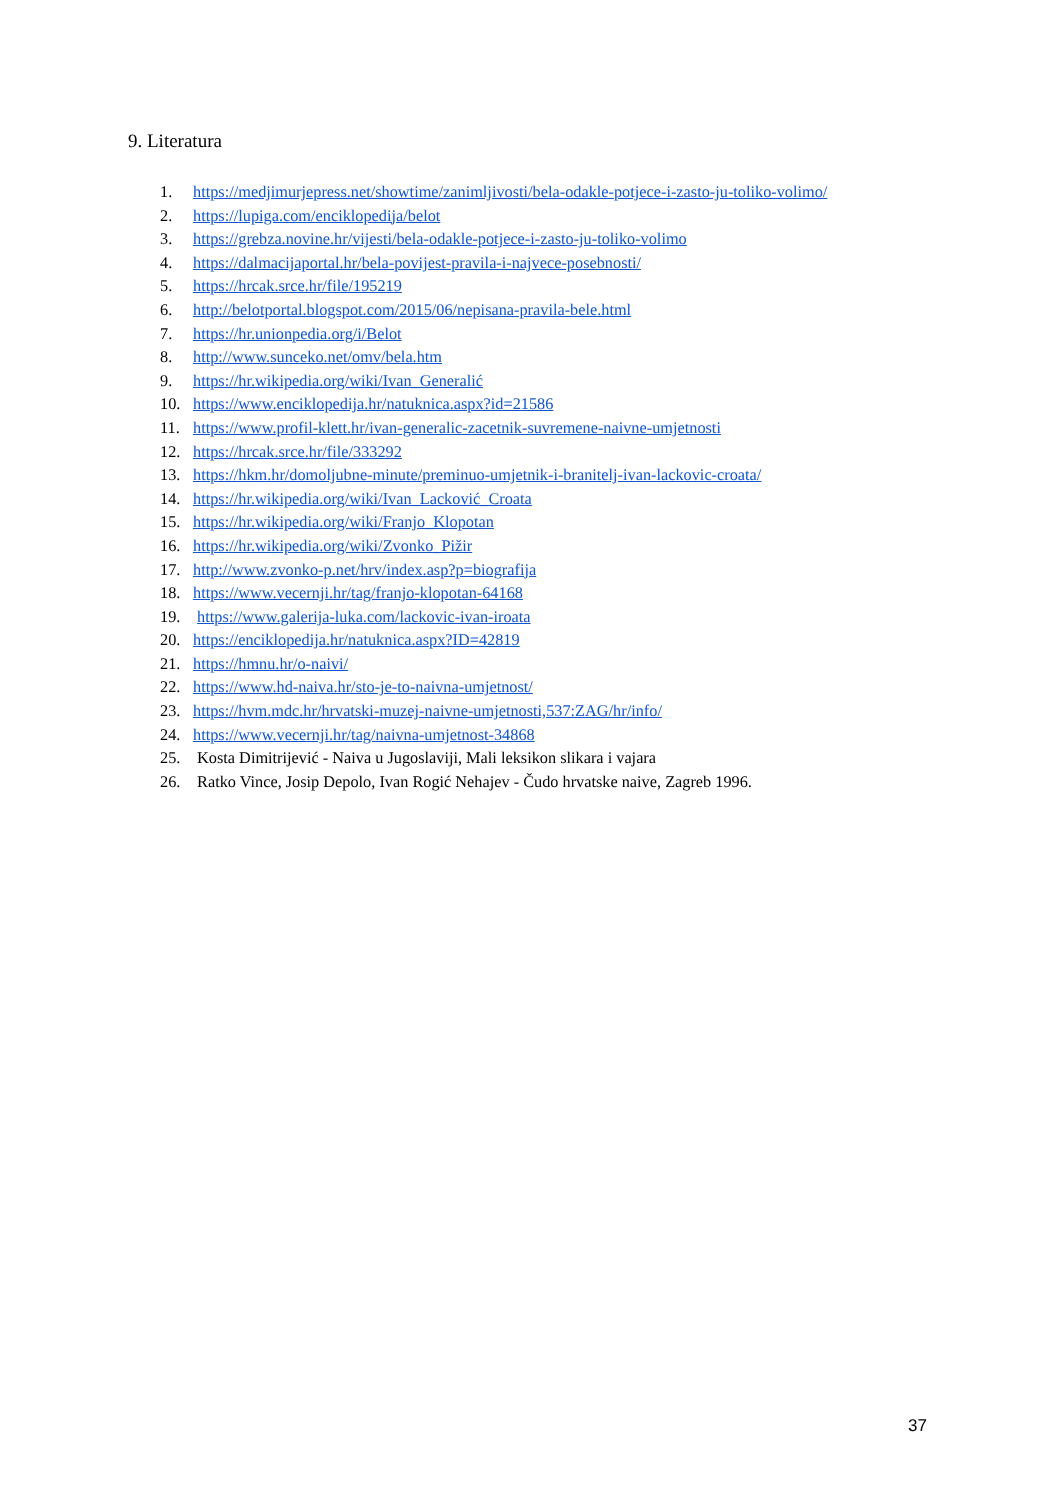9. Literatura
1. https://medjimurjepress.net/showtime/zanimljivosti/bela-odakle-potjece-i-zasto-ju-toliko-volimo/
2. https://lupiga.com/enciklopedija/belot
3. https://grebza.novine.hr/vijesti/bela-odakle-potjece-i-zasto-ju-toliko-volimo
4. https://dalmacijaportal.hr/bela-povijest-pravila-i-najvece-posebnosti/
5. https://hrcak.srce.hr/file/195219
6. http://belotportal.blogspot.com/2015/06/nepisana-pravila-bele.html
7. https://hr.unionpedia.org/i/Belot
8. http://www.sunceko.net/omv/bela.htm
9. https://hr.wikipedia.org/wiki/Ivan_Generalić
10. https://www.enciklopedija.hr/natuknica.aspx?id=21586
11. https://www.profil-klett.hr/ivan-generalic-zacetnik-suvremene-naivne-umjetnosti
12. https://hrcak.srce.hr/file/333292
13. https://hkm.hr/domoljubne-minute/preminuo-umjetnik-i-branitelj-ivan-lackovic-croata/
14. https://hr.wikipedia.org/wiki/Ivan_Lacković_Croata
15. https://hr.wikipedia.org/wiki/Franjo_Klopotan
16. https://hr.wikipedia.org/wiki/Zvonko_Pižir
17. http://www.zvonko-p.net/hrv/index.asp?p=biografija
18. https://www.vecernji.hr/tag/franjo-klopotan-64168
19. https://www.galerija-luka.com/lackovic-ivan-iroata
20. https://enciklopedija.hr/natuknica.aspx?ID=42819
21. https://hmnu.hr/o-naivi/
22. https://www.hd-naiva.hr/sto-je-to-naivna-umjetnost/
23. https://hvm.mdc.hr/hrvatski-muzej-naivne-umjetnosti,537:ZAG/hr/info/
24. https://www.vecernji.hr/tag/naivna-umjetnost-34868
25. Kosta Dimitrijević - Naiva u Jugoslaviji, Mali leksikon slikara i vajara
26. Ratko Vince, Josip Depolo, Ivan Rogić Nehajev - Čudo hrvatske naive, Zagreb 1996.
37